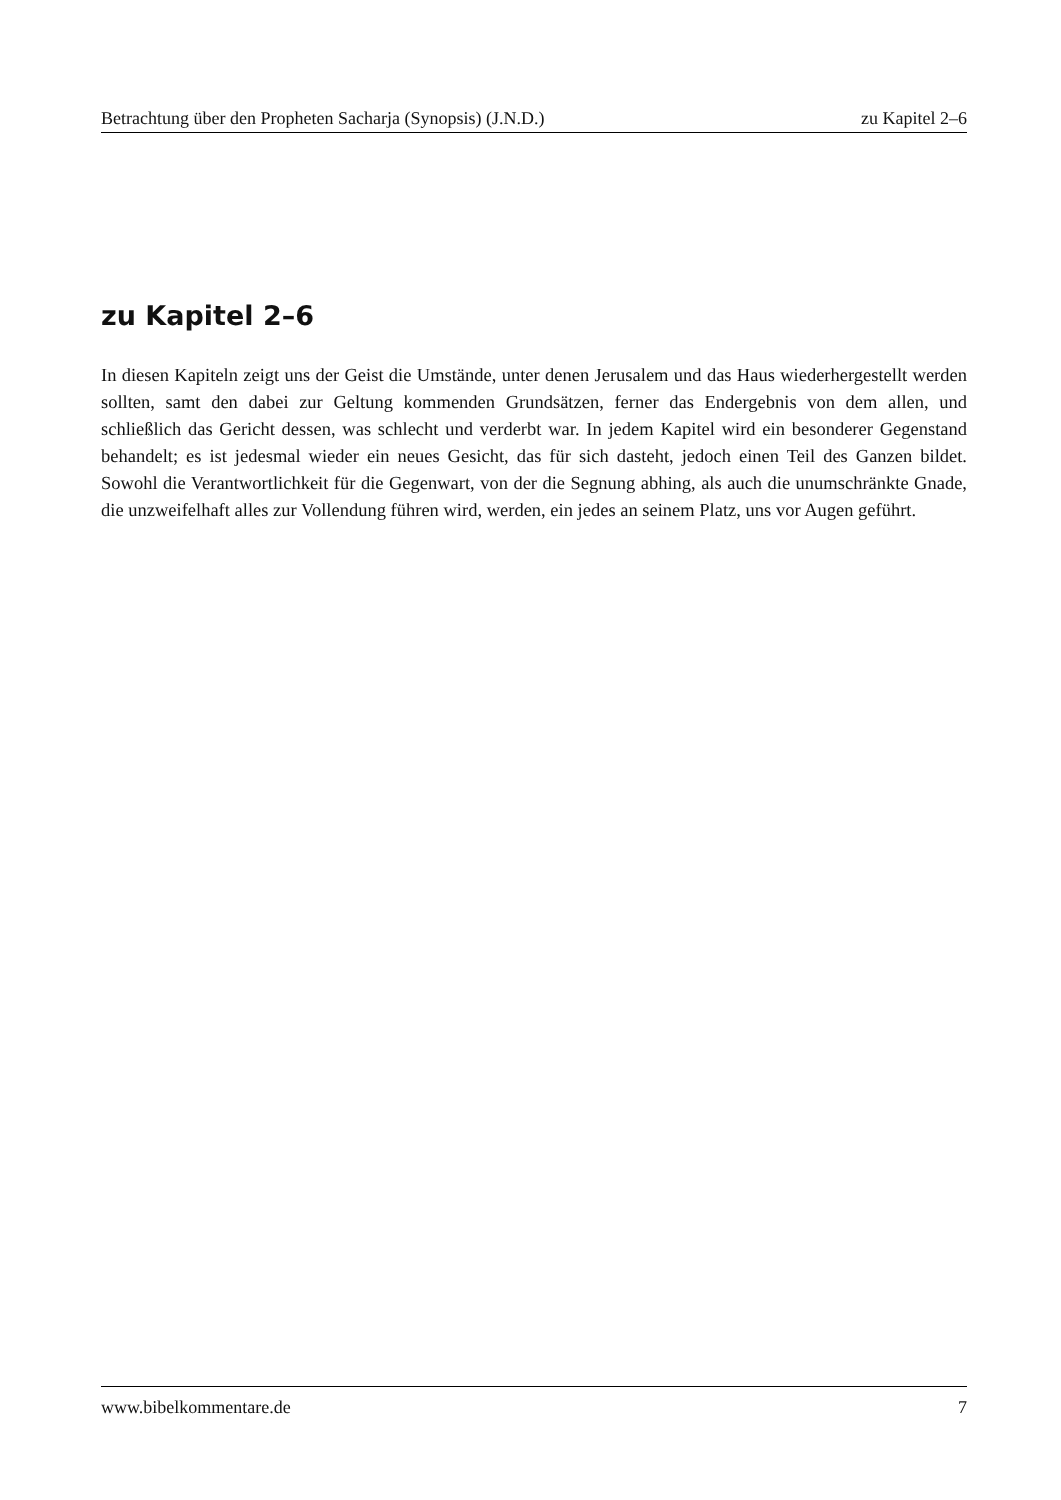Betrachtung über den Propheten Sacharja (Synopsis) (J.N.D.) zu Kapitel 2–6
zu Kapitel 2–6
In diesen Kapiteln zeigt uns der Geist die Umstände, unter denen Jerusalem und das Haus wiederhergestellt werden sollten, samt den dabei zur Geltung kommenden Grundsätzen, ferner das Endergebnis von dem allen, und schließlich das Gericht dessen, was schlecht und verderbt war. In jedem Kapitel wird ein besonderer Gegenstand behandelt; es ist jedesmal wieder ein neues Gesicht, das für sich dasteht, jedoch einen Teil des Ganzen bildet. Sowohl die Verantwortlichkeit für die Gegenwart, von der die Segnung abhing, als auch die unumschränkte Gnade, die unzweifelhaft alles zur Vollendung führen wird, werden, ein jedes an seinem Platz, uns vor Augen geführt.
www.bibelkommentare.de 7